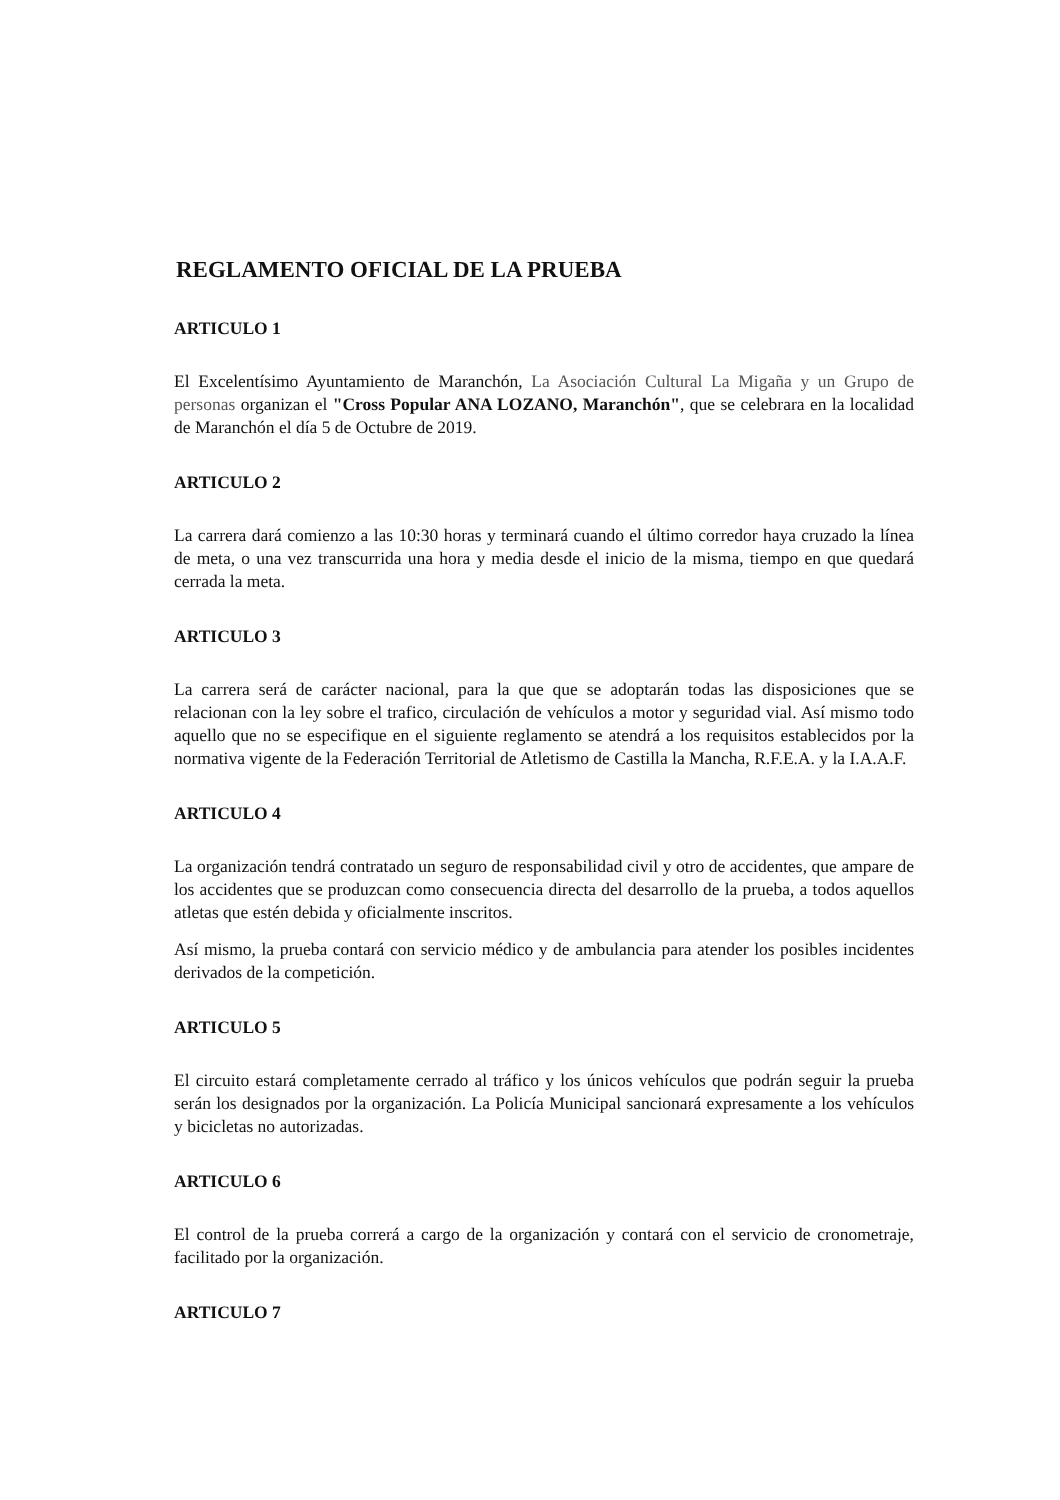REGLAMENTO OFICIAL DE LA PRUEBA
ARTICULO 1
El Excelentísimo Ayuntamiento de Maranchón, La Asociación Cultural La Migaña y un Grupo de personas organizan el "Cross Popular ANA LOZANO, Maranchón", que se celebrara en la localidad de Maranchón el día 5 de Octubre de 2019.
ARTICULO 2
La carrera dará comienzo a las 10:30 horas y terminará cuando el último corredor haya cruzado la línea de meta, o una vez transcurrida una hora y media desde el inicio de la misma, tiempo en que quedará cerrada la meta.
ARTICULO 3
La carrera será de carácter nacional, para la que que se adoptarán todas las disposiciones que se relacionan con la ley sobre el trafico, circulación de vehículos a motor y seguridad vial. Así mismo todo aquello que no se especifique en el siguiente reglamento se atendrá a los requisitos establecidos por la normativa vigente de la Federación Territorial de Atletismo de Castilla la Mancha, R.F.E.A. y la I.A.A.F.
ARTICULO 4
La organización tendrá contratado un seguro de responsabilidad civil y otro de accidentes, que ampare de los accidentes que se produzcan como consecuencia directa del desarrollo de la prueba, a todos aquellos atletas que estén debida y oficialmente inscritos.
Así mismo, la prueba contará con servicio médico y de ambulancia para atender los posibles incidentes derivados de la competición.
ARTICULO 5
El circuito estará completamente cerrado al tráfico y los únicos vehículos que podrán seguir la prueba serán los designados por la organización. La Policía Municipal sancionará expresamente a los vehículos y bicicletas no autorizadas.
ARTICULO 6
El control de la prueba correrá a cargo de la organización y contará con el servicio de cronometraje, facilitado por la organización.
ARTICULO 7